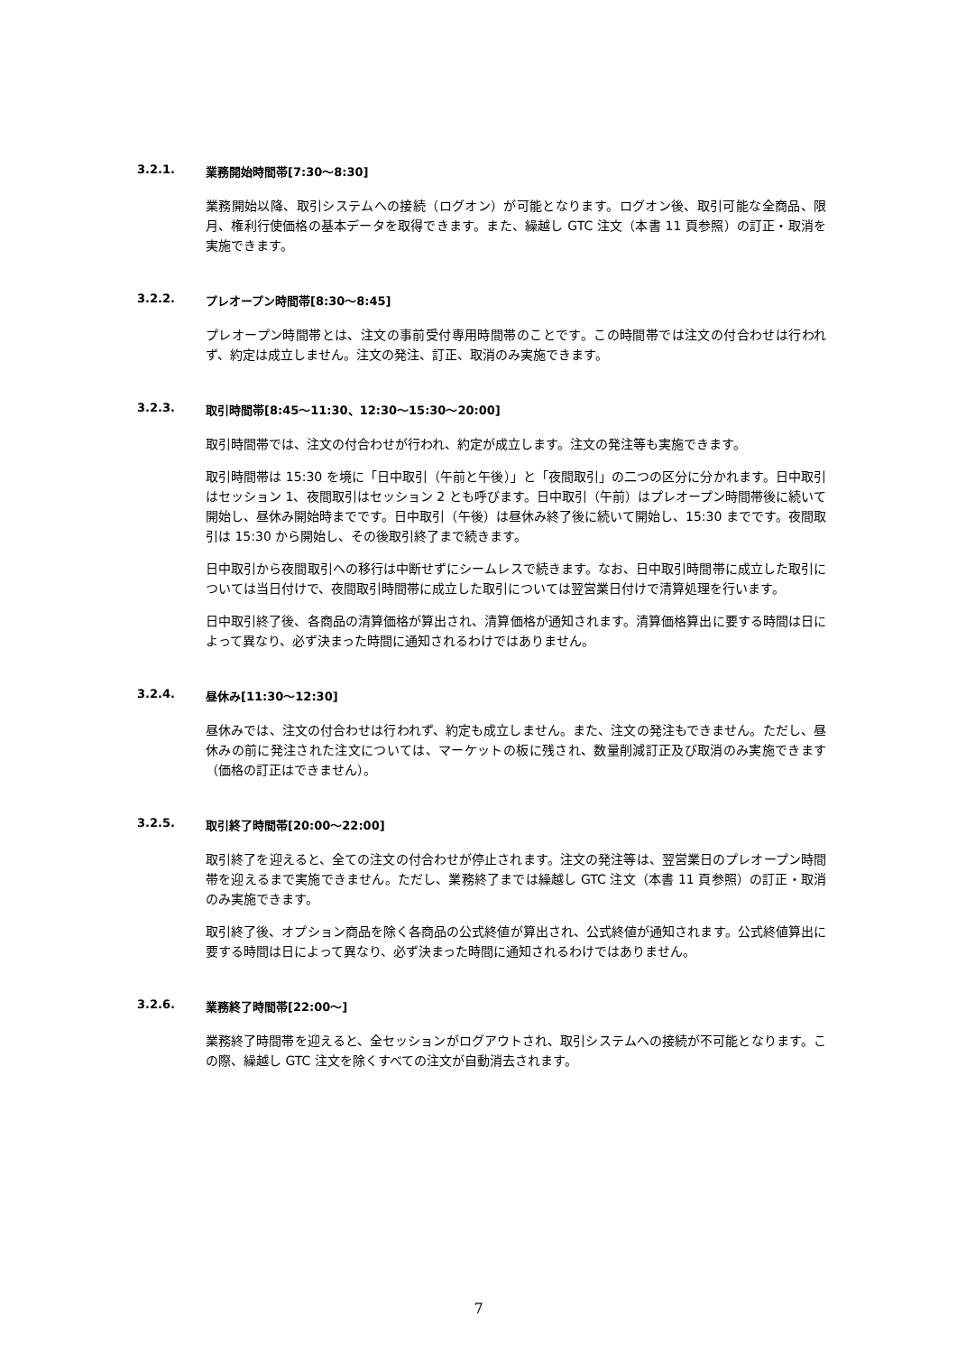3.2.1. 業務開始時間帯[7:30～8:30]
業務開始以降、取引システムへの接続（ログオン）が可能となります。ログオン後、取引可能な全商品、限月、権利行使価格の基本データを取得できます。また、繰越し GTC 注文（本書 11 頁参照）の訂正・取消を実施できます。
3.2.2. プレオープン時間帯[8:30～8:45]
プレオープン時間帯とは、注文の事前受付専用時間帯のことです。この時間帯では注文の付合わせは行われず、約定は成立しません。注文の発注、訂正、取消のみ実施できます。
3.2.3. 取引時間帯[8:45～11:30、12:30～15:30～20:00]
取引時間帯では、注文の付合わせが行われ、約定が成立します。注文の発注等も実施できます。
取引時間帯は 15:30 を境に「日中取引（午前と午後）」と「夜間取引」の二つの区分に分かれます。日中取引はセッション 1、夜間取引はセッション 2 とも呼びます。日中取引（午前）はプレオープン時間帯後に続いて開始し、昼休み開始時までです。日中取引（午後）は昼休み終了後に続いて開始し、15:30 までです。夜間取引は 15:30 から開始し、その後取引終了まで続きます。
日中取引から夜間取引への移行は中断せずにシームレスで続きます。なお、日中取引時間帯に成立した取引については当日付けで、夜間取引時間帯に成立した取引については翌営業日付けで清算処理を行います。
日中取引終了後、各商品の清算価格が算出され、清算価格が通知されます。清算価格算出に要する時間は日によって異なり、必ず決まった時間に通知されるわけではありません。
3.2.4. 昼休み[11:30～12:30]
昼休みでは、注文の付合わせは行われず、約定も成立しません。また、注文の発注もできません。ただし、昼休みの前に発注された注文については、マーケットの板に残され、数量削減訂正及び取消のみ実施できます（価格の訂正はできません）。
3.2.5. 取引終了時間帯[20:00～22:00]
取引終了を迎えると、全ての注文の付合わせが停止されます。注文の発注等は、翌営業日のプレオープン時間帯を迎えるまで実施できません。ただし、業務終了までは繰越し GTC 注文（本書 11 頁参照）の訂正・取消のみ実施できます。
取引終了後、オプション商品を除く各商品の公式終値が算出され、公式終値が通知されます。公式終値算出に要する時間は日によって異なり、必ず決まった時間に通知されるわけではありません。
3.2.6. 業務終了時間帯[22:00～]
業務終了時間帯を迎えると、全セッションがログアウトされ、取引システムへの接続が不可能となります。この際、繰越し GTC 注文を除くすべての注文が自動消去されます。
7